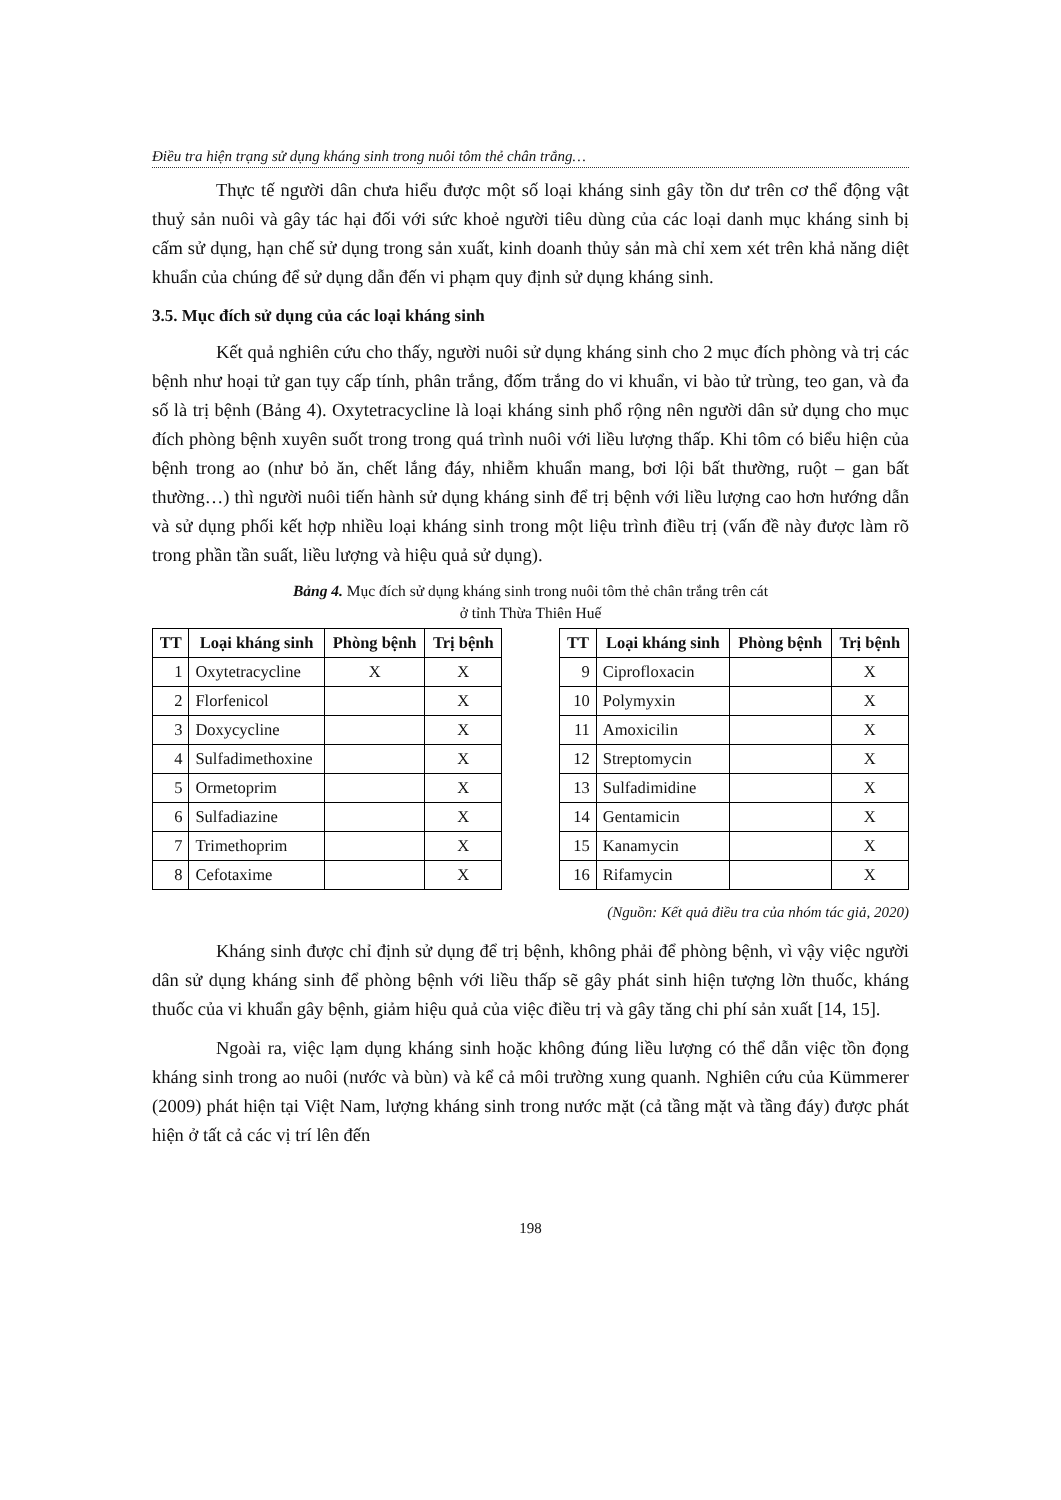Điều tra hiện trạng sử dụng kháng sinh trong nuôi tôm thẻ chân trắng…
Thực tế người dân chưa hiểu được một số loại kháng sinh gây tồn dư trên cơ thể động vật thuỷ sản nuôi và gây tác hại đối với sức khoẻ người tiêu dùng của các loại danh mục kháng sinh bị cấm sử dụng, hạn chế sử dụng trong sản xuất, kinh doanh thủy sản mà chỉ xem xét trên khả năng diệt khuẩn của chúng để sử dụng dẫn đến vi phạm quy định sử dụng kháng sinh.
3.5. Mục đích sử dụng của các loại kháng sinh
Kết quả nghiên cứu cho thấy, người nuôi sử dụng kháng sinh cho 2 mục đích phòng và trị các bệnh như hoại tử gan tụy cấp tính, phân trắng, đốm trắng do vi khuẩn, vi bào tử trùng, teo gan, và đa số là trị bệnh (Bảng 4). Oxytetracycline là loại kháng sinh phổ rộng nên người dân sử dụng cho mục đích phòng bệnh xuyên suốt trong trong quá trình nuôi với liều lượng thấp. Khi tôm có biểu hiện của bệnh trong ao (như bỏ ăn, chết lắng đáy, nhiễm khuẩn mang, bơi lội bất thường, ruột – gan bất thường…) thì người nuôi tiến hành sử dụng kháng sinh để trị bệnh với liều lượng cao hơn hướng dẫn và sử dụng phối kết hợp nhiều loại kháng sinh trong một liệu trình điều trị (vấn đề này được làm rõ trong phần tần suất, liều lượng và hiệu quả sử dụng).
Bảng 4. Mục đích sử dụng kháng sinh trong nuôi tôm thẻ chân trắng trên cát
ở tỉnh Thừa Thiên Huế
| TT | Loại kháng sinh | Phòng bệnh | Trị bệnh |
| --- | --- | --- | --- |
| 1 | Oxytetracycline | X | X |
| 2 | Florfenicol | | X |
| 3 | Doxycycline | | X |
| 4 | Sulfadimethoxine | | X |
| 5 | Ormetoprim | | X |
| 6 | Sulfadiazine | | X |
| 7 | Trimethoprim | | X |
| 8 | Cefotaxime | | X |
| TT | Loại kháng sinh | Phòng bệnh | Trị bệnh |
| --- | --- | --- | --- |
| 9 | Ciprofloxacin | | X |
| 10 | Polymyxin | | X |
| 11 | Amoxicilin | | X |
| 12 | Streptomycin | | X |
| 13 | Sulfadimidine | | X |
| 14 | Gentamicin | | X |
| 15 | Kanamycin | | X |
| 16 | Rifamycin | | X |
(Nguồn: Kết quả điều tra của nhóm tác giả, 2020)
Kháng sinh được chỉ định sử dụng để trị bệnh, không phải để phòng bệnh, vì vậy việc người dân sử dụng kháng sinh để phòng bệnh với liều thấp sẽ gây phát sinh hiện tượng lờn thuốc, kháng thuốc của vi khuẩn gây bệnh, giảm hiệu quả của việc điều trị và gây tăng chi phí sản xuất [14, 15].
Ngoài ra, việc lạm dụng kháng sinh hoặc không đúng liều lượng có thể dẫn việc tồn đọng kháng sinh trong ao nuôi (nước và bùn) và kể cả môi trường xung quanh. Nghiên cứu của Kümmerer (2009) phát hiện tại Việt Nam, lượng kháng sinh trong nước mặt (cả tầng mặt và tầng đáy) được phát hiện ở tất cả các vị trí lên đến
198